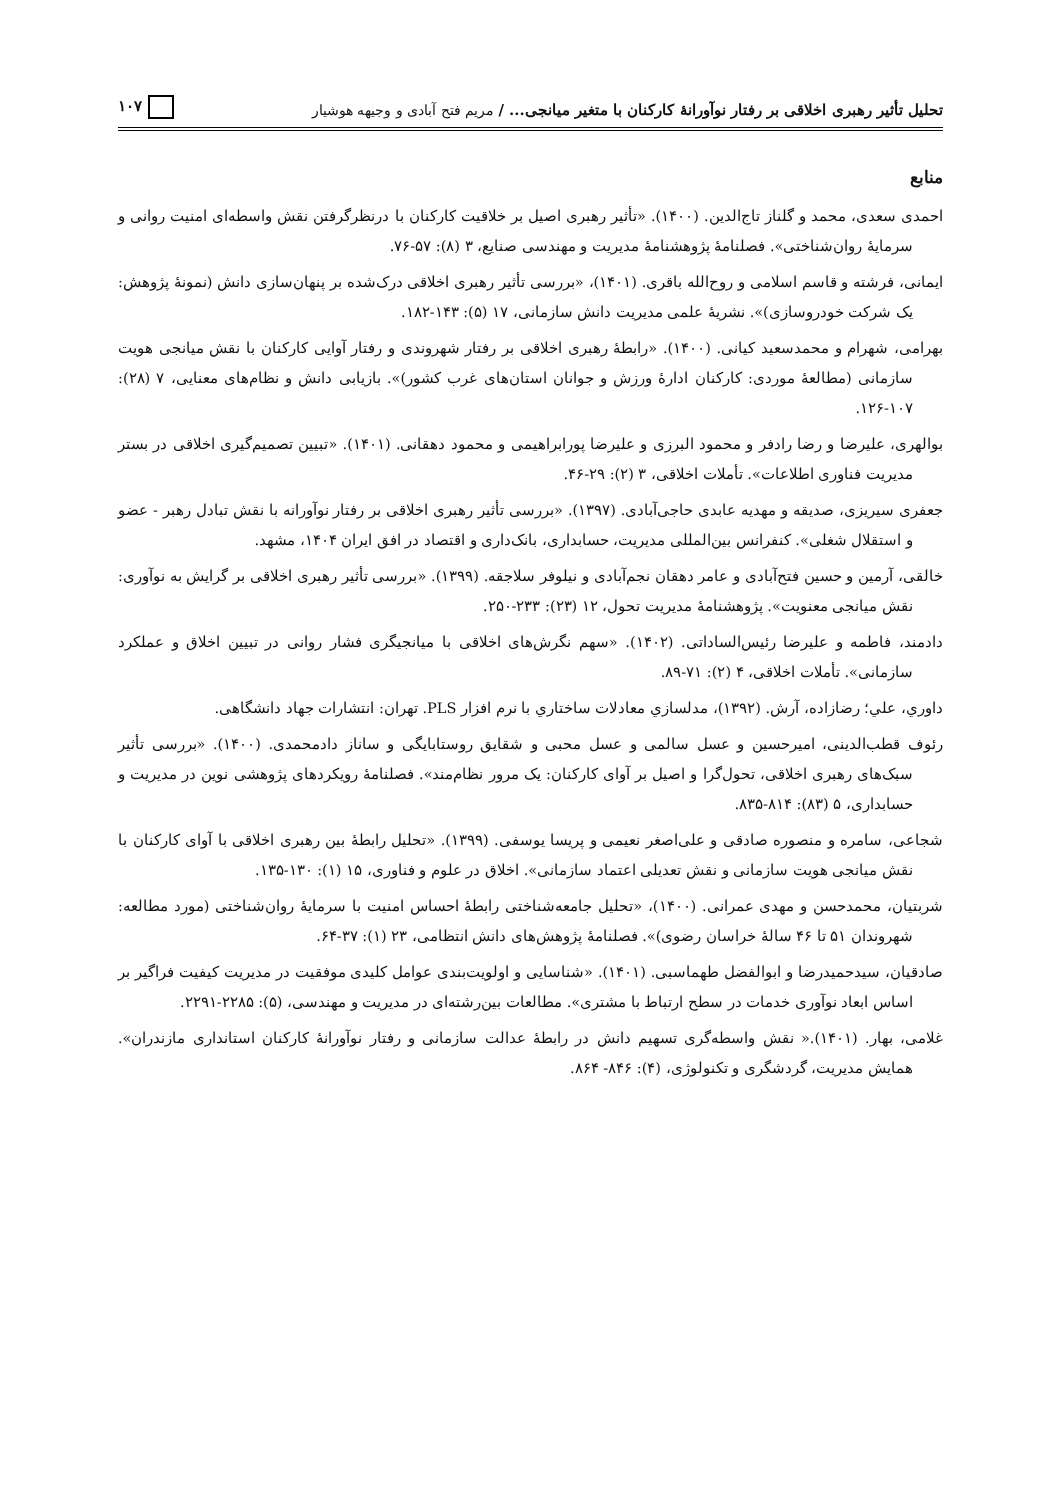تحلیل تأثیر رهبری اخلاقی بر رفتار نوآورانهٔ کارکنان با متغیر میانجی... / مریم فتح آبادی و وجیهه هوشیار ۱۰۷
منابع
احمدی سعدی، محمد و گلناز تاج‌الدین. (۱۴۰۰). «تأثیر رهبری اصیل بر خلاقیت کارکنان با درنظرگرفتن نقش واسطه‌ای امنیت روانی و سرمایهٔ روان‌شناختی». فصلنامهٔ پژوهشنامهٔ مدیریت و مهندسی صنایع، ۳ (۸): ۵۷-۷۶.
ایمانی، فرشته و قاسم اسلامی و روح‌الله باقری. (۱۴۰۱)، «بررسی تأثیر رهبری اخلاقی درک‌شده بر پنهان‌سازی دانش (نمونهٔ پژوهش: یک شرکت خودروسازی)». نشریهٔ علمی مدیریت دانش سازمانی، ۱۷ (۵): ۱۴۳-۱۸۲.
بهرامی، شهرام و محمدسعید کیانی. (۱۴۰۰). «رابطهٔ رهبری اخلاقی بر رفتار شهروندی و رفتار آوایی کارکنان با نقش میانجی هویت سازمانی (مطالعهٔ موردی: کارکنان ادارهٔ ورزش و جوانان استان‌های غرب کشور)». بازیابی دانش و نظام‌های معنایی، ۷ (۲۸): ۱۰۷-۱۲۶.
بوالهری، علیرضا و رضا رادفر و محمود البرزی و علیرضا پورابراهیمی و محمود دهقانی. (۱۴۰۱). «تبیین تصمیم‌گیری اخلاقی در بستر مدیریت فناوری اطلاعات». تأملات اخلاقی، ۳ (۲): ۲۹-۴۶.
جعفری سیریزی، صدیقه و مهدیه عابدی حاجی‌آبادی. (۱۳۹۷). «بررسی تأثیر رهبری اخلاقی بر رفتار نوآورانه با نقش تبادل رهبر - عضو و استقلال شغلی». کنفرانس بین‌المللی مدیریت، حسابداری، بانک‌داری و اقتصاد در افق ایران ۱۴۰۴، مشهد.
خالقی، آرمین و حسین فتح‌آبادی و عامر دهقان نجم‌آبادی و نیلوفر سلاجقه. (۱۳۹۹). «بررسی تأثیر رهبری اخلاقی بر گرایش به نوآوری: نقش میانجی معنویت». پژوهشنامهٔ مدیریت تحول، ۱۲ (۲۳): ۲۳۳-۲۵۰.
دادمند، فاطمه و علیرضا رئیس‌الساداتی. (۱۴۰۲). «سهم نگرش‌های اخلاقی با میانجیگری فشار روانی در تبیین اخلاق و عملکرد سازمانی». تأملات اخلاقی، ۴ (۲): ۷۱-۸۹.
داوري، علي؛ رضازاده، آرش. (۱۳۹۲)، مدلسازي معادلات ساختاري با نرم افزار PLS. تهران: انتشارات جهاد دانشگاهی.
رئوف قطب‌الدینی، امیرحسین و عسل سالمی و عسل محبی و شقایق روستابایگی و ساناز دادمحمدی. (۱۴۰۰). «بررسی تأثیر سبک‌های رهبری اخلاقی، تحول‌گرا و اصیل بر آوای کارکنان: یک مرور نظام‌مند». فصلنامهٔ رویکردهای پژوهشی نوین در مدیریت و حسابداری، ۵ (۸۳): ۸۱۴-۸۳۵.
شجاعی، سامره و منصوره صادقی و علی‌اصغر نعیمی و پریسا یوسفی. (۱۳۹۹). «تحلیل رابطهٔ بین رهبری اخلاقی با آوای کارکنان با نقش میانجی هویت سازمانی و نقش تعدیلی اعتماد سازمانی». اخلاق در علوم و فناوری، ۱۵ (۱): ۱۳۰-۱۳۵.
شربتیان، محمدحسن و مهدی عمرانی. (۱۴۰۰)، «تحلیل جامعه‌شناختی رابطهٔ احساس امنیت با سرمایهٔ روان‌شناختی (مورد مطالعه: شهروندان ۵۱ تا ۴۶ سالهٔ خراسان رضوی)». فصلنامهٔ پژوهش‌های دانش انتظامی، ۲۳ (۱): ۳۷-۶۴.
صادقیان، سیدحمیدرضا و ابوالفضل طهماسبی. (۱۴۰۱). «شناسایی و اولویت‌بندی عوامل کلیدی موفقیت در مدیریت کیفیت فراگیر بر اساس ابعاد نوآوری خدمات در سطح ارتباط با مشتری». مطالعات بین‌رشته‌ای در مدیریت و مهندسی، (۵): ۲۲۸۵-۲۲۹۱.
غلامی، بهار. (۱۴۰۱).« نقش واسطه‌گری تسهیم دانش در رابطهٔ عدالت سازمانی و رفتار نوآورانهٔ کارکنان استانداری مازندران». همایش مدیریت، گردشگری و تکنولوژی، (۴): ۸۴۶- ۸۶۴.